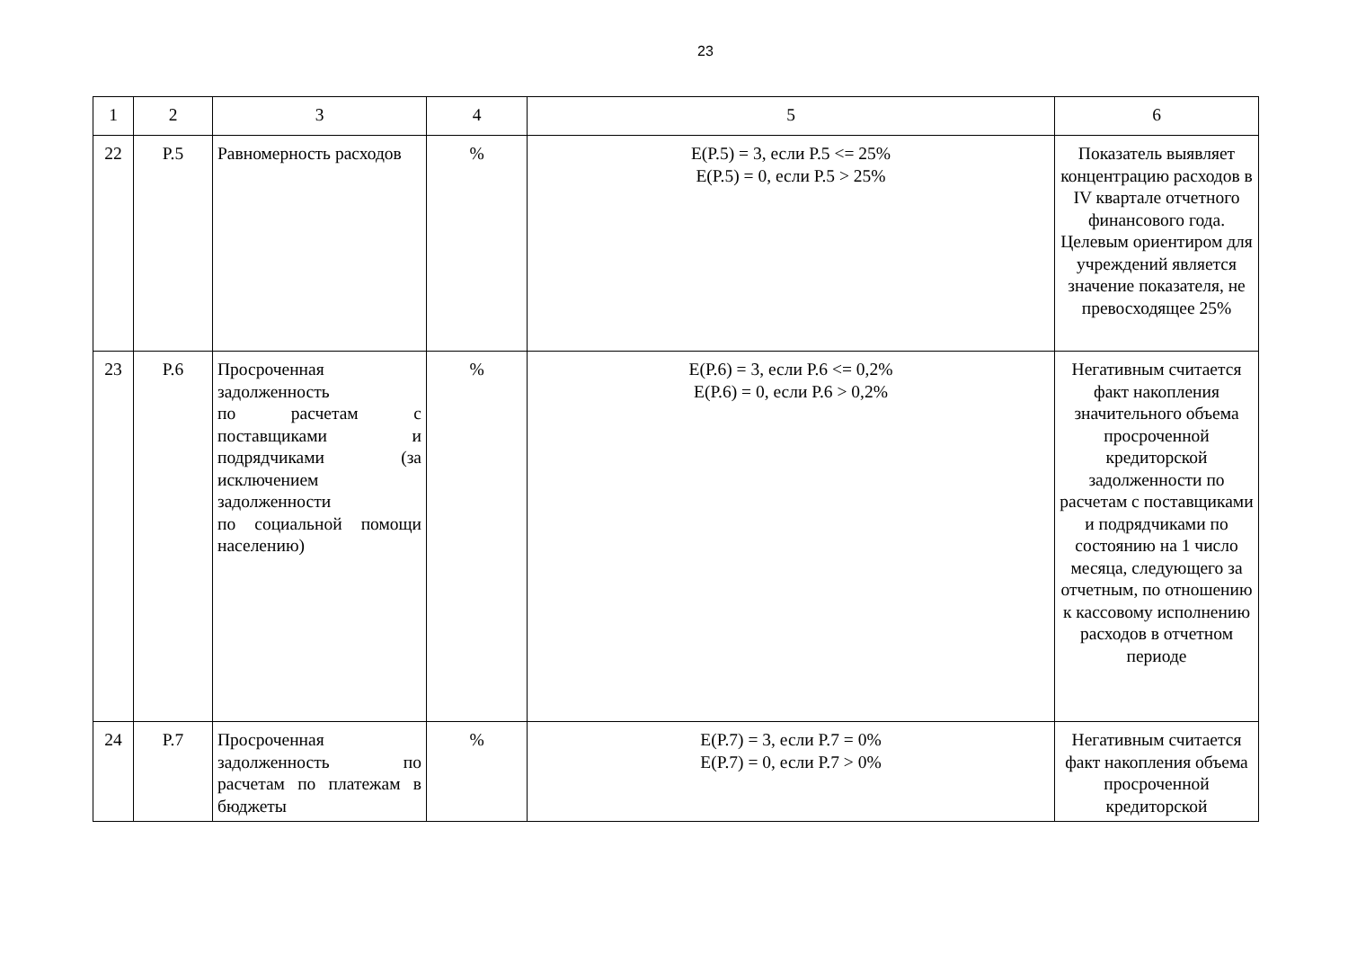23
| 1 | 2 | 3 | 4 | 5 | 6 |
| 22 | P.5 | Равномерность расходов | % | E(P.5) = 3, если P.5 <= 25% E(P.5) = 0, если P.5 > 25% | Показатель выявляет концентрацию расходов в IV квартале отчетного финансового года. Целевым ориентиром для учреждений является значение показателя, не превосходящее 25% |
| 23 | P.6 | Просроченная задолженность по расчетам с поставщиками и подрядчиками (за исключением задолженности по социальной помощи населению) | % | E(P.6) = 3, если P.6 <= 0,2% E(P.6) = 0, если P.6 > 0,2% | Негативным считается факт накопления значительного объема просроченной кредиторской задолженности по расчетам с поставщиками и подрядчиками по состоянию на 1 число месяца, следующего за отчетным, по отношению к кассовому исполнению расходов в отчетном периоде |
| 24 | P.7 | Просроченная задолженность по расчетам по платежам в бюджеты | % | E(P.7) = 3, если P.7 = 0% E(P.7) = 0, если P.7 > 0% | Негативным считается факт накопления объема просроченной кредиторской |